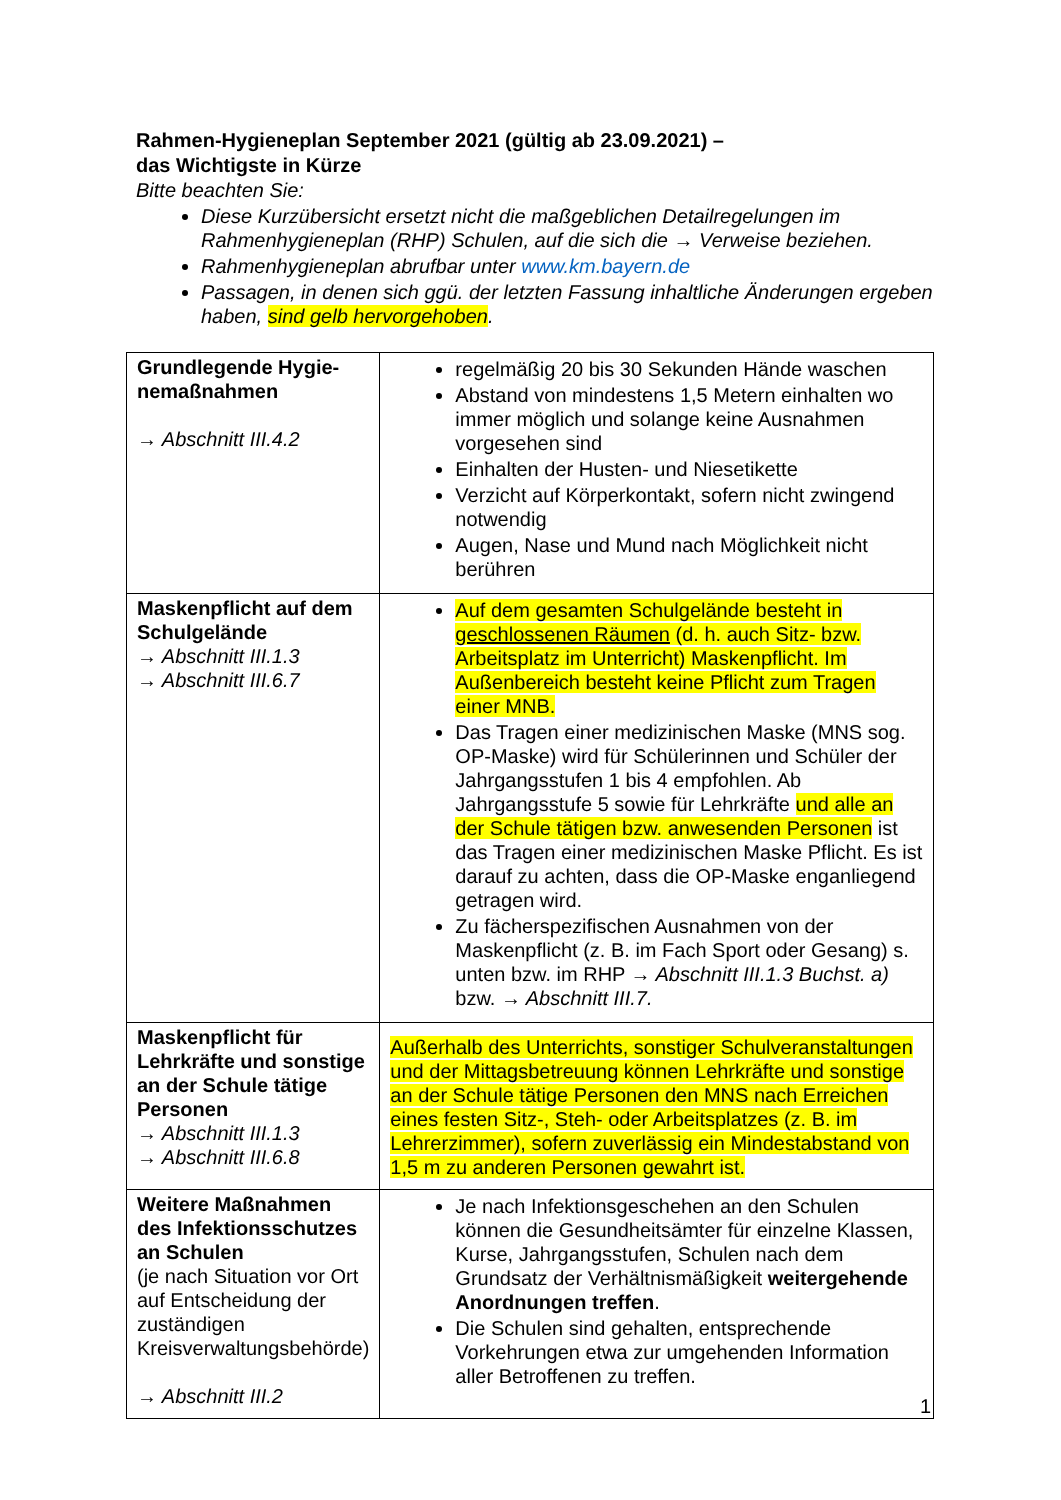Rahmen-Hygieneplan September 2021 (gültig ab 23.09.2021) –
das Wichtigste in Kürze
Bitte beachten Sie:
Diese Kurzübersicht ersetzt nicht die maßgeblichen Detailregelungen im Rahmenhygieneplan (RHP) Schulen, auf die sich die → Verweise beziehen.
Rahmenhygieneplan abrufbar unter www.km.bayern.de
Passagen, in denen sich ggü. der letzten Fassung inhaltliche Änderungen ergeben haben, sind gelb hervorgehoben.
| Grundlegende Hygie-nemaßnahmen → Abschnitt III.4.2 | regelmäßig 20 bis 30 Sekunden Hände waschen Abstand von mindestens 1,5 Metern einhalten wo immer möglich und solange keine Ausnahmen vorgesehen sind Einhalten der Husten- und Niesetikette Verzicht auf Körperkontakt, sofern nicht zwingend notwendig Augen, Nase und Mund nach Möglichkeit nicht berühren |
| Maskenpflicht auf dem Schulgelände → Abschnitt III.1.3 → Abschnitt III.6.7 | Auf dem gesamten Schulgelände besteht in geschlossenen Räumen (d. h. auch Sitz- bzw. Arbeitsplatz im Unterricht) Maskenpflicht. Im Außenbereich besteht keine Pflicht zum Tragen einer MNB. Das Tragen einer medizinischen Maske (MNS sog. OP-Maske) wird für Schülerinnen und Schüler der Jahrgangsstufen 1 bis 4 empfohlen. Ab Jahrgangsstufe 5 sowie für Lehrkräfte und alle an der Schule tätigen bzw. anwesenden Personen ist das Tragen einer medizinischen Maske Pflicht. Es ist darauf zu achten, dass die OP-Maske enganliegend getragen wird. Zu fächerspezifischen Ausnahmen von der Maskenpflicht (z. B. im Fach Sport oder Gesang) s. unten bzw. im RHP → Abschnitt III.1.3 Buchst. a) bzw. → Abschnitt III.7. |
| Maskenpflicht für Lehrkräfte und sonstige an der Schule tätige Personen → Abschnitt III.1.3 → Abschnitt III.6.8 | Außerhalb des Unterrichts, sonstiger Schulveranstaltungen und der Mittagsbetreuung können Lehrkräfte und sonstige an der Schule tätige Personen den MNS nach Erreichen eines festen Sitz-, Steh- oder Arbeitsplatzes (z. B. im Lehrerzimmer), sofern zuverlässig ein Mindestabstand von 1,5 m zu anderen Personen gewahrt ist. |
| Weitere Maßnahmen des Infektionsschutzes an Schulen (je nach Situation vor Ort auf Entscheidung der zuständigen Kreisverwaltungsbehörde) → Abschnitt III.2 | Je nach Infektionsgeschehen an den Schulen können die Gesundheitsämter für einzelne Klassen, Kurse, Jahrgangsstufen, Schulen nach dem Grundsatz der Verhältnismäßigkeit weitergehende Anordnungen treffen . Die Schulen sind gehalten, entsprechende Vorkehrungen etwa zur umgehenden Information aller Betroffenen zu treffen. |
1